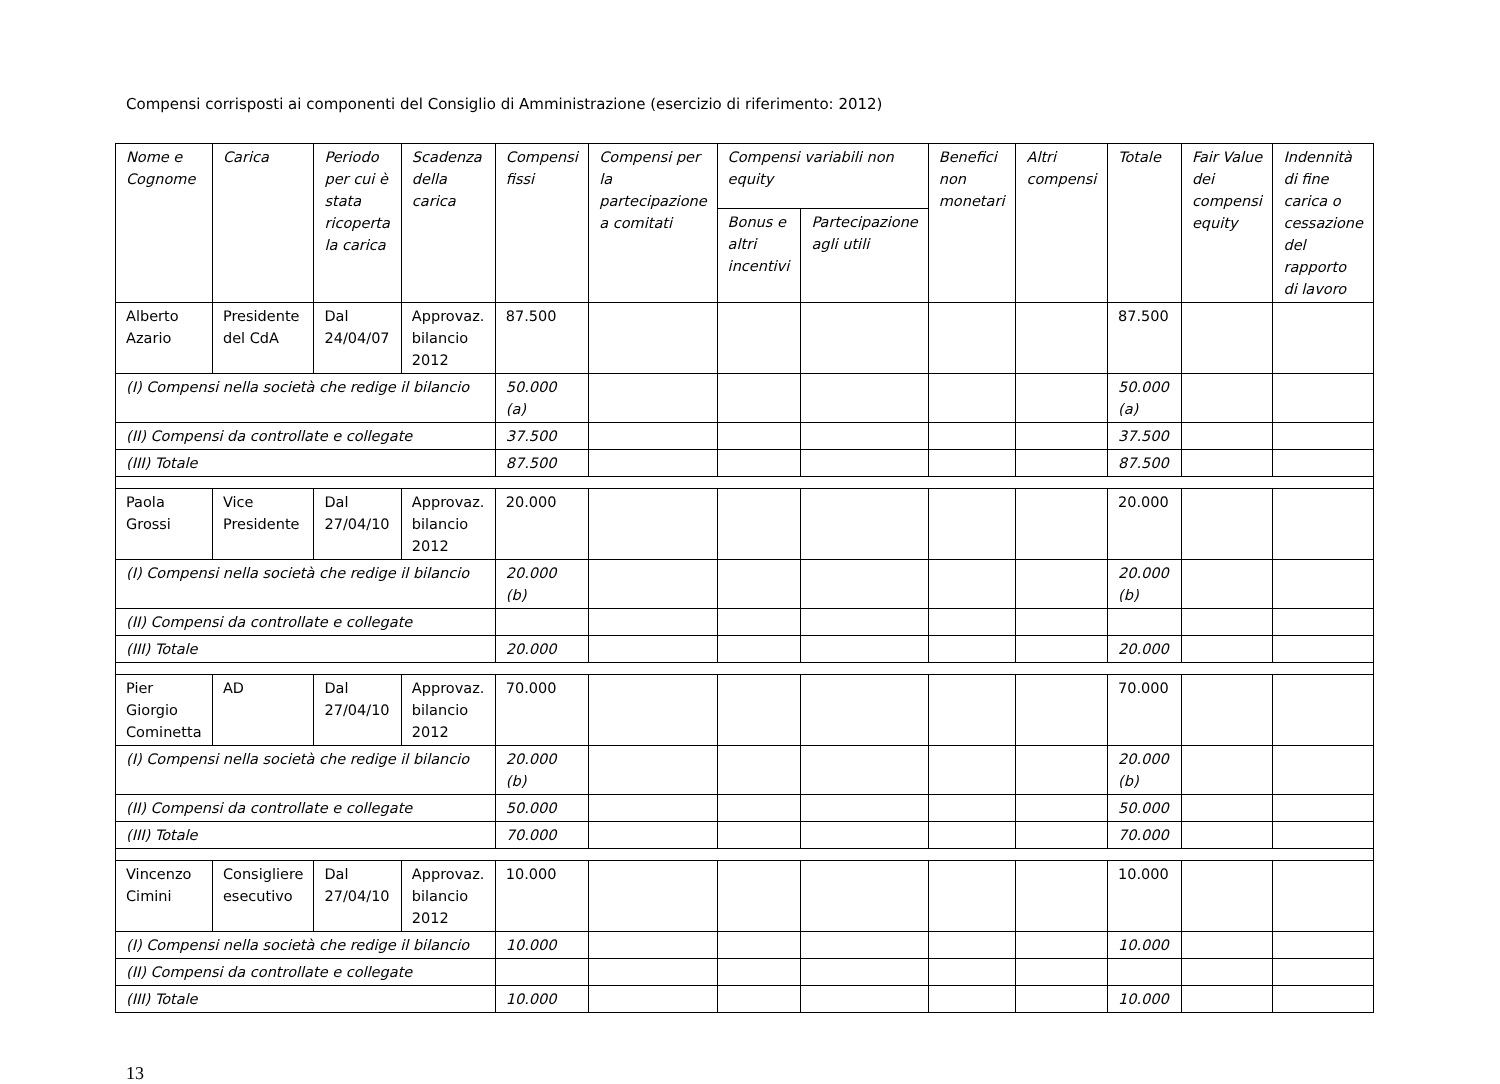Compensi corrisposti ai componenti del Consiglio di Amministrazione (esercizio di riferimento: 2012)
| Nome e Cognome | Carica | Periodo per cui è stata ricoperta la carica | Scadenza della carica | Compensi fissi | Compensi per la partecipazione a comitati | Compensi variabili non equity | | Benefici non monetari | Altri compensi | Totale | Fair Value dei compensi equity | Indennità di fine carica o cessazione del rapporto di lavoro |
| --- | --- | --- | --- | --- | --- | --- | --- | --- | --- | --- | --- | --- |
| | | | | | | Bonus e altri incentivi | Partecipazione agli utili | | | | | |
| Alberto Azario | Presidente del CdA | Dal 24/04/07 | Approvaz. bilancio 2012 | 87.500 | | | | | | 87.500 | | |
| (I) Compensi nella società che redige il bilancio | | | | 50.000 (a) | | | | | | 50.000 (a) | | |
| (II) Compensi da controllate e collegate | | | | 37.500 | | | | | | 37.500 | | |
| (III) Totale | | | | 87.500 | | | | | | 87.500 | | |
| Paola Grossi | Vice Presidente | Dal 27/04/10 | Approvaz. bilancio 2012 | 20.000 | | | | | | 20.000 | | |
| (I) Compensi nella società che redige il bilancio | | | | 20.000 (b) | | | | | | 20.000 (b) | | |
| (II) Compensi da controllate e collegate | | | | | | | | | | | | |
| (III) Totale | | | | 20.000 | | | | | | 20.000 | | |
| Pier Giorgio Cominetta | AD | Dal 27/04/10 | Approvaz. bilancio 2012 | 70.000 | | | | | | 70.000 | | |
| (I) Compensi nella società che redige il bilancio | | | | 20.000 (b) | | | | | | 20.000 (b) | | |
| (II) Compensi da controllate e collegate | | | | 50.000 | | | | | | 50.000 | | |
| (III) Totale | | | | 70.000 | | | | | | 70.000 | | |
| Vincenzo Cimini | Consigliere esecutivo | Dal 27/04/10 | Approvaz. bilancio 2012 | 10.000 | | | | | | 10.000 | | |
| (I) Compensi nella società che redige il bilancio | | | | 10.000 | | | | | | 10.000 | | |
| (II) Compensi da controllate e collegate | | | | | | | | | | | | |
| (III) Totale | | | | 10.000 | | | | | | 10.000 | | |
13